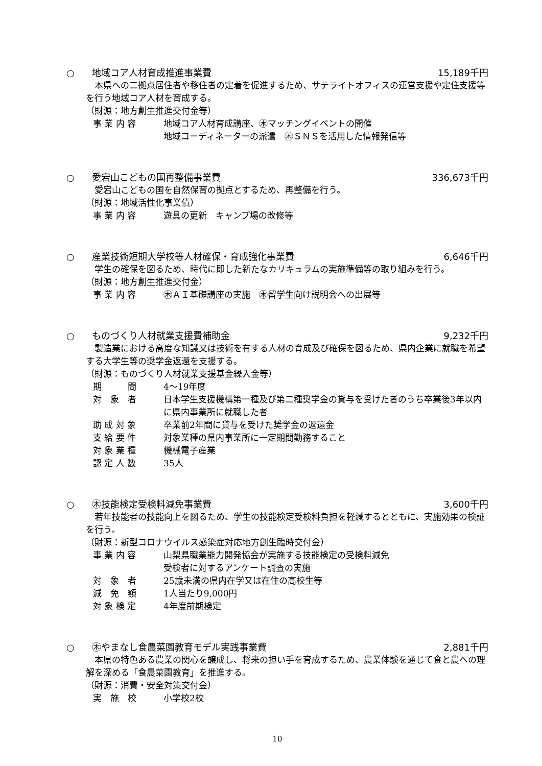○ 地域コア人材育成推進事業費 15,189千円
本県への二拠点居住者や移住者の定着を促進するため、サテライトオフィスの運営支援や定住支援等を行う地域コア人材を育成する。
（財源：地方創生推進交付金等）
事 業 内 容 地域コア人材育成講座、㊍マッチングイベントの開催
地域コーディネーターの派遣　㊍ＳＮＳを活用した情報発信等
○ 愛宕山こどもの国再整備事業費 336,673千円
愛宕山こどもの国を自然保育の拠点とするため、再整備を行う。
（財源：地域活性化事業債）
事 業 内 容 遊具の更新　キャンプ場の改修等
○ 産業技術短期大学校等人材確保・育成強化事業費
6,646千円
学生の確保を図るため、時代に即した新たなカリキュラムの実施準備等の取り組みを行う。
（財源：地方創生推進交付金）
事 業 内 容 ㊍ＡＩ基礎講座の実施　㊍留学生向け説明会への出展等
○ ものづくり人材就業支援費補助金 9,232千円
製造業における高度な知識又は技術を有する人材の育成及び確保を図るため、県内企業に就職を希望する大学生等の奨学金返還を支援する。
（財源：ものづくり人材就業支援基金繰入金等）
期　　　間 4～19年度
対　象　者 日本学生支援機構第一種及び第二種奨学金の貸与を受けた者のうち卒業後3年以内に県内事業所に就職した者
助 成 対 象 卒業前2年間に貸与を受けた奨学金の返還金
支 給 要 件 対象業種の県内事業所に一定期間勤務すること
対 象 業 種 機械電子産業
認 定 人 数 35人
○ ㊍技能検定受検料減免事業費 3,600千円
若年技能者の技能向上を図るため、学生の技能検定受検料負担を軽減するとともに、実施効果の検証を行う。
（財源：新型コロナウイルス感染症対応地方創生臨時交付金）
事 業 内 容 山梨県職業能力開発協会が実施する技能検定の受検料減免
受検者に対するアンケート調査の実施
対　象　者 25歳未満の県内在学又は在住の高校生等
減　免　額 1人当たり9,000円
対 象 検 定 4年度前期検定
○ ㊍やまなし食農菜園教育モデル実践事業費
2,881千円
本県の特色ある農業の関心を醸成し、将来の担い手を育成するため、農業体験を通じて食と農への理解を深める「食農菜園教育」を推進する。
（財源：消費・安全対策交付金）
実　施　校 小学校2校
10